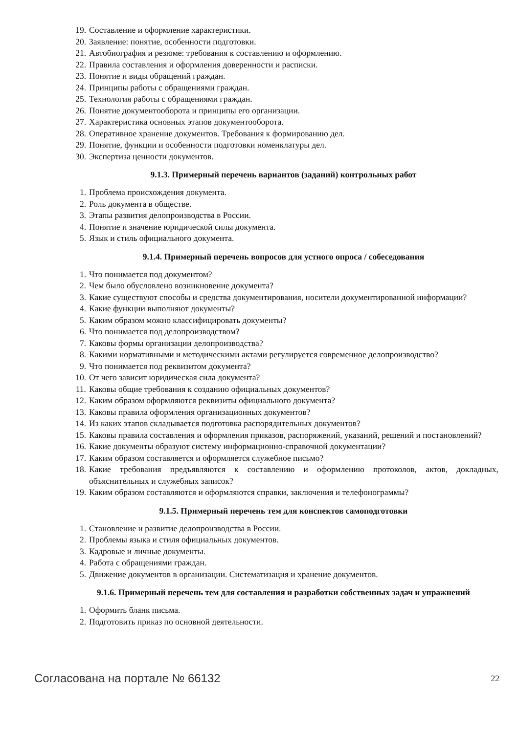19. Составление и оформление характеристики.
20. Заявление: понятие, особенности подготовки.
21. Автобиография и резюме: требования к составлению и оформлению.
22. Правила составления и оформления доверенности и расписки.
23. Понятие и виды обращений граждан.
24. Принципы работы с обращениями граждан.
25. Технология работы с обращениями граждан.
26. Понятие документооборота и принципы его организации.
27. Характеристика основных этапов документооборота.
28. Оперативное хранение документов. Требования к формированию дел.
29. Понятие, функции и особенности подготовки номенклатуры дел.
30. Экспертиза ценности документов.
9.1.3. Примерный перечень вариантов (заданий) контрольных работ
1. Проблема происхождения документа.
2. Роль документа в обществе.
3. Этапы развития делопроизводства в России.
4. Понятие и значение юридической силы документа.
5. Язык и стиль официального документа.
9.1.4. Примерный перечень вопросов для устного опроса / собеседования
1. Что понимается под документом?
2. Чем было обусловлено возникновение документа?
3. Какие существуют способы и средства документирования, носители документированной информации?
4. Какие функции выполняют документы?
5. Каким образом можно классифицировать документы?
6. Что понимается под делопроизводством?
7. Каковы формы организации делопроизводства?
8. Какими нормативными и методическими актами регулируется современное делопроизводство?
9. Что понимается под реквизитом документа?
10. От чего зависит юридическая сила документа?
11. Каковы общие требования к созданию официальных документов?
12. Каким образом оформляются реквизиты официального документа?
13. Каковы правила оформления организационных документов?
14. Из каких этапов складывается подготовка распорядительных документов?
15. Каковы правила составления и оформления приказов, распоряжений, указаний, решений и постановлений?
16. Какие документы образуют систему информационно-справочной документации?
17. Каким образом составляется и оформляется служебное письмо?
18. Какие требования предъявляются к составлению и оформлению протоколов, актов, докладных, объяснительных и служебных записок?
19. Каким образом составляются и оформляются справки, заключения и телефонограммы?
9.1.5. Примерный перечень тем для конспектов самоподготовки
1. Становление и развитие делопроизводства в России.
2. Проблемы языка и стиля официальных документов.
3. Кадровые и личные документы.
4. Работа с обращениями граждан.
5. Движение документов в организации. Систематизация и хранение документов.
9.1.6. Примерный перечень тем для составления и разработки собственных задач и упражнений
1. Оформить бланк письма.
2. Подготовить приказ по основной деятельности.
Согласована на портале № 66132 22